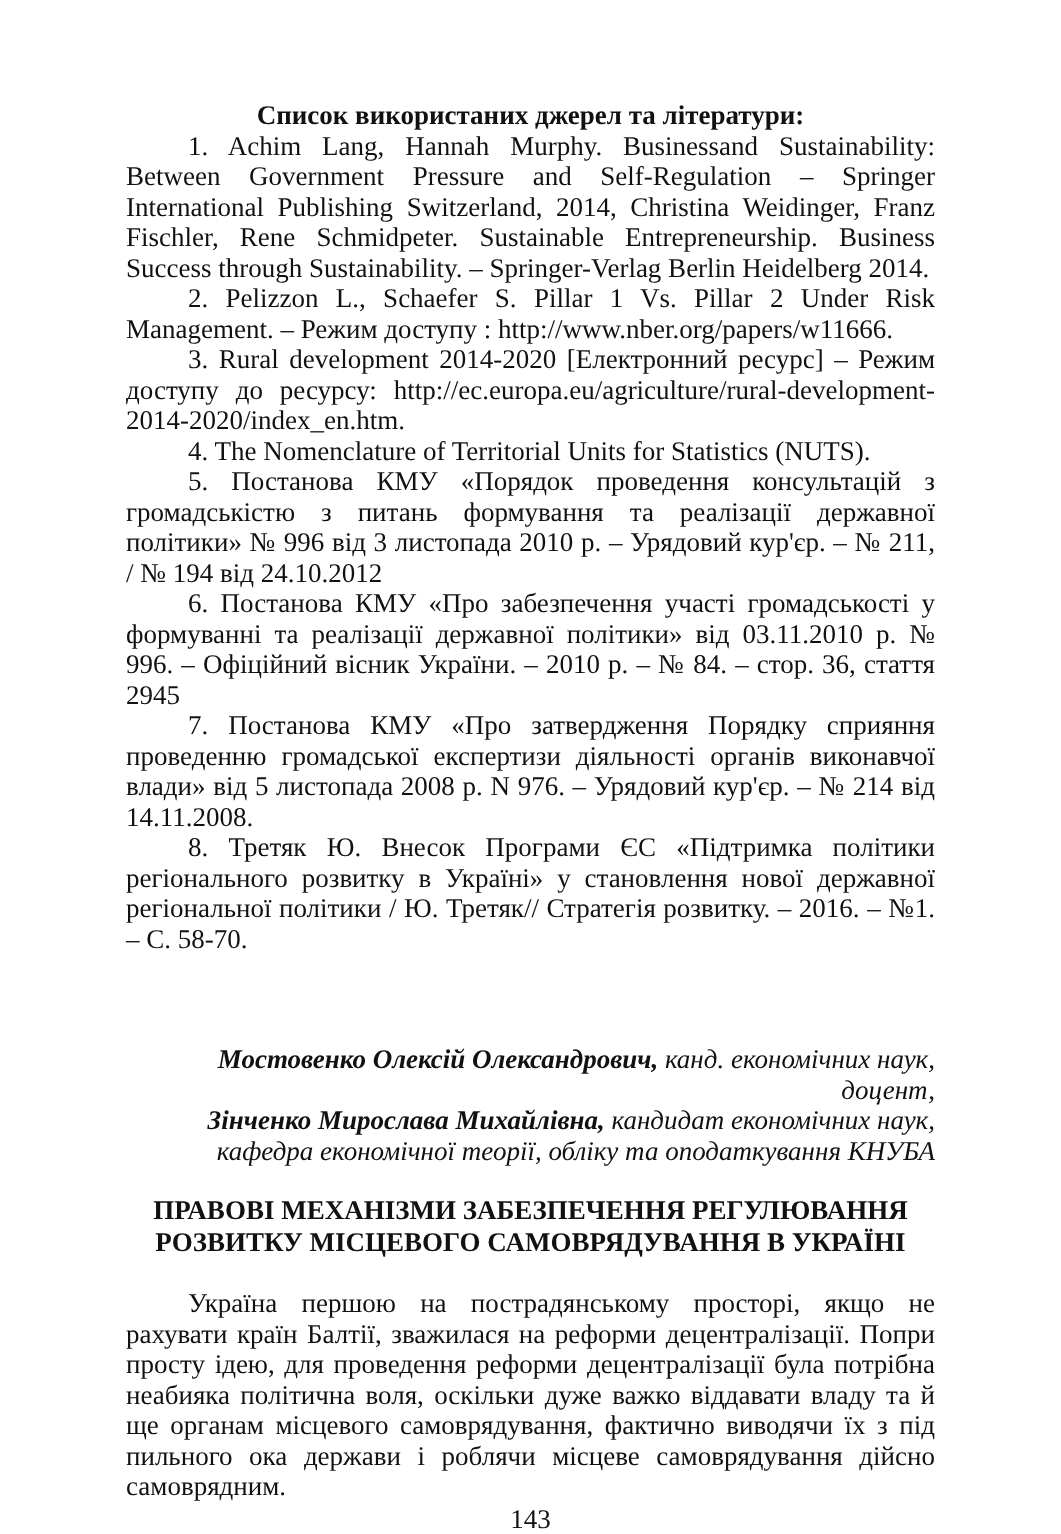Список використаних джерел та літератури:
1. Achim Lang, Hannah Murphy. Businessand Sustainability: Between Government Pressure and Self-Regulation – Springer International Publishing Switzerland, 2014, Christina Weidinger, Franz Fischler, Rene Schmidpeter. Sustainable Entrepreneurship. Business Success through Sustainability. – Springer-Verlag Berlin Heidelberg 2014.
2. Pelizzon L., Schaefer S. Pillar 1 Vs. Pillar 2 Under Risk Management. – Режим доступу : http://www.nber.org/papers/w11666.
3. Rural development 2014-2020 [Електронний ресурс] – Режим доступу до ресурсу: http://ec.europa.eu/agriculture/rural-development-2014-2020/index_en.htm.
4. The Nomenclature of Territorial Units for Statistics (NUTS).
5. Постанова КМУ «Порядок проведення консультацій з громадськістю з питань формування та реалізації державної політики» № 996 від 3 листопада 2010 р. – Урядовий кур'єр. – № 211, / № 194 від 24.10.2012
6. Постанова КМУ «Про забезпечення участі громадськості у формуванні та реалізації державної політики» від 03.11.2010 р. № 996. – Офіційний вісник України. – 2010 р. – № 84. – стор. 36, стаття 2945
7. Постанова КМУ «Про затвердження Порядку сприяння проведенню громадської експертизи діяльності органів виконавчої влади» від 5 листопада 2008 р. N 976. – Урядовий кур'єр. – № 214 від 14.11.2008.
8. Третяк Ю. Внесок Програми ЄС «Підтримка політики регіонального розвитку в Україні» у становлення нової державної регіональної політики / Ю. Третяк// Стратегія розвитку. – 2016. – №1. – С. 58-70.
Мостовенко Олексій Олександрович, канд. економічних наук, доцент,
Зінченко Мирослава Михайлівна, кандидат економічних наук,
кафедра економічної теорії, обліку та оподаткування КНУБА
ПРАВОВІ МЕХАНІЗМИ ЗАБЕЗПЕЧЕННЯ РЕГУЛЮВАННЯ
РОЗВИТКУ МІСЦЕВОГО САМОВРЯДУВАННЯ В УКРАЇНІ
Україна першою на пострадянському просторі, якщо не рахувати країн Балтії, зважилася на реформи децентралізації. Попри просту ідею, для проведення реформи децентралізації була потрібна неабияка політична воля, оскільки дуже важко віддавати владу та й ще органам місцевого самоврядування, фактично виводячи їх з під пильного ока держави і роблячи місцеве самоврядування дійсно самоврядним.
143